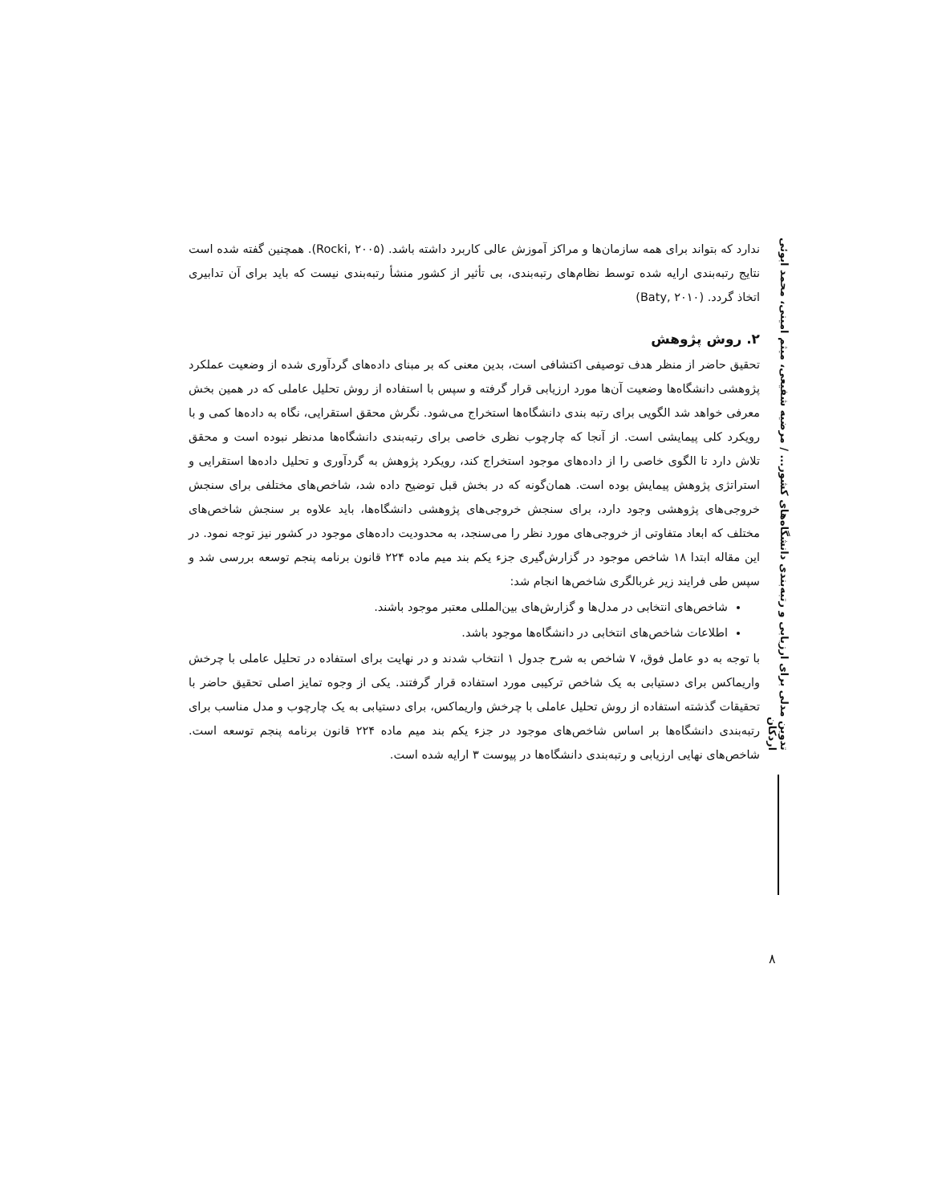تدوین مدلی برای ارزیابی و رتبه‌بندی دانشگاه‌های کشور... / مرضیه شفیعی، میثم امینی، محمد ابوئی اردکان
۸
ندارد که بتواند برای همه سازمان‌ها و مراکز آموزش عالی کاربرد داشته باشد. (Rocki, ۲۰۰۵). همچنین گفته شده است نتایج رتبه‌بندی ارایه شده توسط نظام‌های رتبه‌بندی، بی تأثیر از کشور منشأ رتبه‌بندی نیست که باید برای آن تدابیری اتخاذ گردد. (Baty, ۲۰۱۰)
۲. روش پژوهش
تحقیق حاضر از منظر هدف توصیفی اکتشافی است، بدین معنی که بر مبنای داده‌های گردآوری شده از وضعیت عملکرد پژوهشی دانشگاه‌ها وضعیت آن‌ها مورد ارزیابی قرار گرفته و سپس با استفاده از روش تحلیل عاملی که در همین بخش معرفی خواهد شد الگویی برای رتبه بندی دانشگاه‌ها استخراج می‌شود. نگرش محقق استقرایی، نگاه به داده‌ها کمی و با رویکرد کلی پیمایشی است. از آنجا که چارچوب نظری خاصی برای رتبه‌بندی دانشگاه‌ها مدنظر نبوده است و محقق تلاش دارد تا الگوی خاصی را از داده‌های موجود استخراج کند، رویکرد پژوهش به گردآوری و تحلیل داده‌ها استقرایی و استراتژی پژوهش پیمایش بوده است. همان‌گونه که در بخش قبل توضیح داده شد، شاخص‌های مختلفی برای سنجش خروجی‌های پژوهشی وجود دارد، برای سنجش خروجی‌های پژوهشی دانشگاه‌ها، باید علاوه بر سنجش شاخص‌های مختلف که ابعاد متفاوتی از خروجی‌های مورد نظر را می‌سنجد، به محدودیت داده‌های موجود در کشور نیز توجه نمود. در این مقاله ابتدا ۱۸ شاخص موجود در گزارش‌گیری جزء یکم بند میم ماده ۲۲۴ قانون برنامه پنجم توسعه بررسی شد و سپس طی فرایند زیر غربالگری شاخص‌ها انجام شد:
شاخص‌های انتخابی در مدل‌ها و گزارش‌های بین‌المللی معتبر موجود باشند.
اطلاعات شاخص‌های انتخابی در دانشگاه‌ها موجود باشد.
با توجه به دو عامل فوق، ۷ شاخص به شرح جدول ۱ انتخاب شدند و در نهایت برای استفاده در تحلیل عاملی با چرخش واریماکس برای دستیابی به یک شاخص ترکیبی مورد استفاده قرار گرفتند. یکی از وجوه تمایز اصلی تحقیق حاضر با تحقیقات گذشته استفاده از روش تحلیل عاملی با چرخش واریماکس، برای دستیابی به یک چارچوب و مدل مناسب برای رتبه‌بندی دانشگاه‌ها بر اساس شاخص‌های موجود در جزء یکم بند میم ماده ۲۲۴ قانون برنامه پنجم توسعه است. شاخص‌های نهایی ارزیابی و رتبه‌بندی دانشگاه‌ها در پیوست ۳ ارایه شده است.